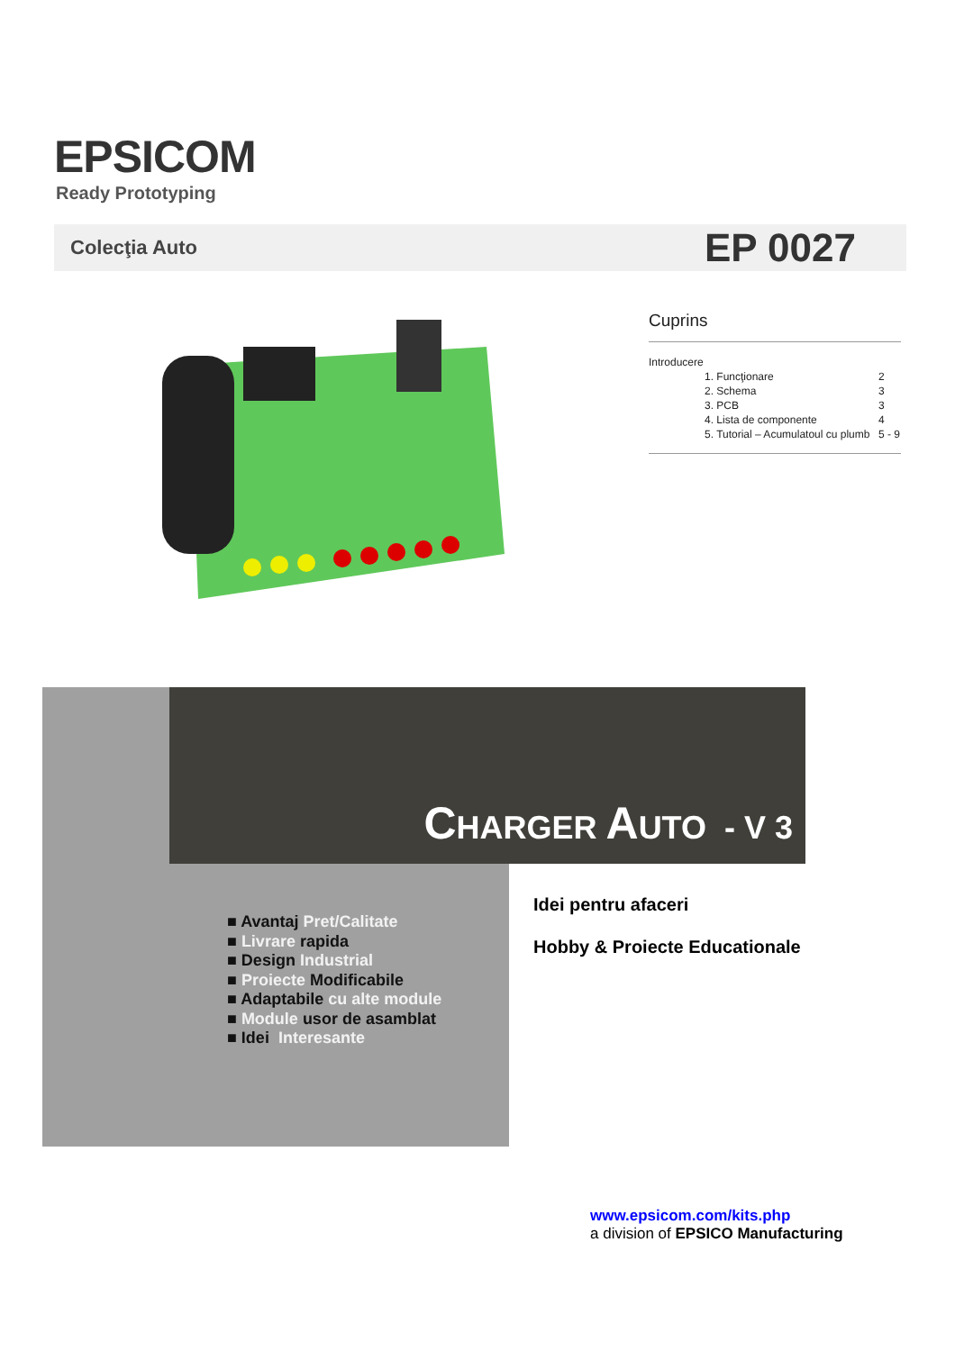EPSICOM
Ready Prototyping
Colecţia Auto EP 0027
Cuprins
| Introducere | |
| 1. Funcţionare | 2 |
| 2. Schema | 3 |
| 3. PCB | 3 |
| 4. Lista de componente | 4 |
| 5. Tutorial – Acumulatoul cu plumb | 5 - 9 |
CHARGER AUTO - V 3
■ Avantaj Pret/Calitate
■ Livrare rapida
■ Design Industrial
■ Proiecte Modificabile
■ Adaptabile cu alte module
■ Module usor de asamblat
■ Idei Interesante
Idei pentru afaceri
Hobby & Proiecte Educationale
www.epsicom.com/kits.php
a division of EPSICO Manufacturing